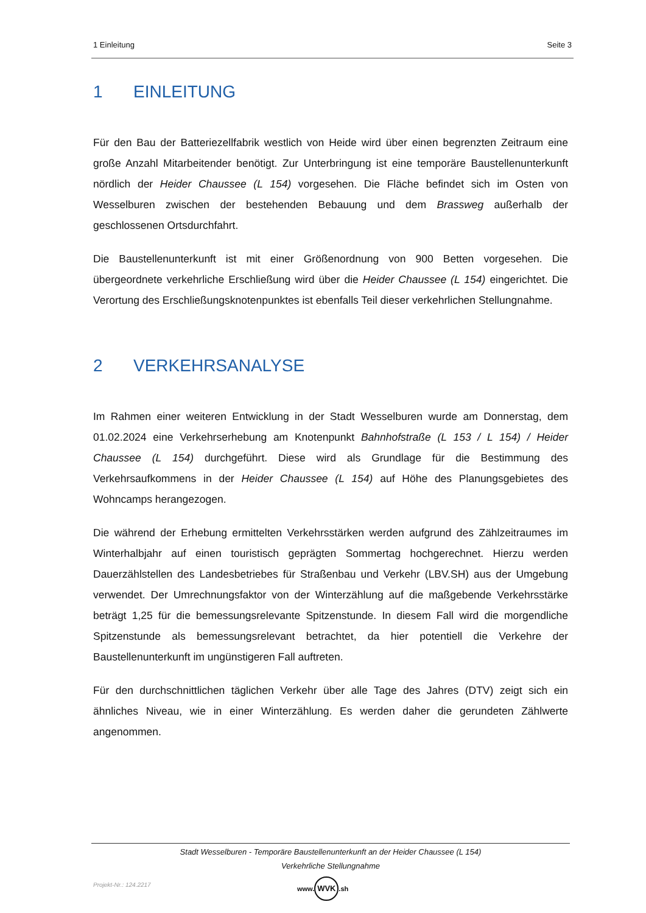1 Einleitung Seite 3
1 EINLEITUNG
Für den Bau der Batteriezellfabrik westlich von Heide wird über einen begrenzten Zeitraum eine große Anzahl Mitarbeitender benötigt. Zur Unterbringung ist eine temporäre Baustellenunterkunft nördlich der Heider Chaussee (L 154) vorgesehen. Die Fläche befindet sich im Osten von Wesselburen zwischen der bestehenden Bebauung und dem Brassweg außerhalb der geschlossenen Ortsdurchfahrt.
Die Baustellenunterkunft ist mit einer Größenordnung von 900 Betten vorgesehen. Die übergeordnete verkehrliche Erschließung wird über die Heider Chaussee (L 154) eingerichtet. Die Verortung des Erschließungsknotenpunktes ist ebenfalls Teil dieser verkehrlichen Stellungnahme.
2 VERKEHRSANALYSE
Im Rahmen einer weiteren Entwicklung in der Stadt Wesselburen wurde am Donnerstag, dem 01.02.2024 eine Verkehrserhebung am Knotenpunkt Bahnhofstraße (L 153 / L 154) / Heider Chaussee (L 154) durchgeführt. Diese wird als Grundlage für die Bestimmung des Verkehrsaufkommens in der Heider Chaussee (L 154) auf Höhe des Planungsgebietes des Wohncamps herangezogen.
Die während der Erhebung ermittelten Verkehrsstärken werden aufgrund des Zählzeitraumes im Winterhalbjahr auf einen touristisch geprägten Sommertag hochgerechnet. Hierzu werden Dauerzählstellen des Landesbetriebes für Straßenbau und Verkehr (LBV.SH) aus der Umgebung verwendet. Der Umrechnungsfaktor von der Winterzählung auf die maßgebende Verkehrsstärke beträgt 1,25 für die bemessungsrelevante Spitzenstunde. In diesem Fall wird die morgendliche Spitzenstunde als bemessungsrelevant betrachtet, da hier potentiell die Verkehre der Baustellenunterkunft im ungünstigeren Fall auftreten.
Für den durchschnittlichen täglichen Verkehr über alle Tage des Jahres (DTV) zeigt sich ein ähnliches Niveau, wie in einer Winterzählung. Es werden daher die gerundeten Zählwerte angenommen.
Stadt Wesselburen - Temporäre Baustellenunterkunft an der Heider Chaussee (L 154)
Verkehrliche Stellungnahme
Projekt-Nr.: 124.2217
www. WVK.sh